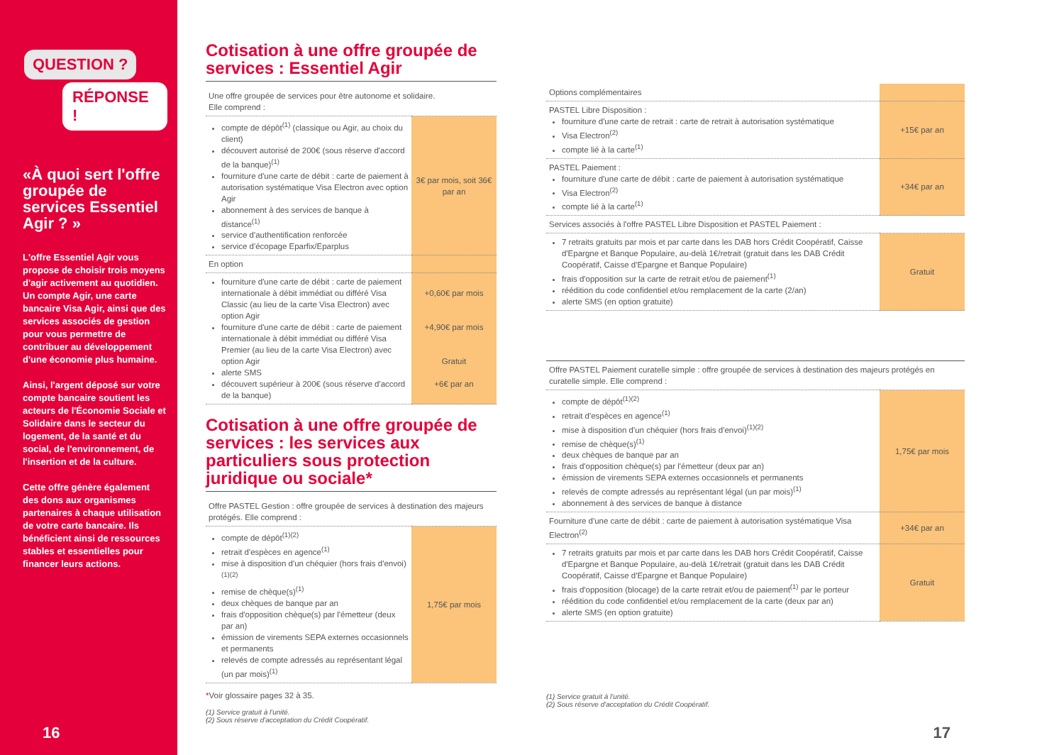QUESTION ?
RÉPONSE !
«À quoi sert l'offre groupée de services Essentiel Agir ? »
L'offre Essentiel Agir vous propose de choisir trois moyens d'agir activement au quotidien. Un compte Agir, une carte bancaire Visa Agir, ainsi que des services associés de gestion pour vous permettre de contribuer au développement d'une économie plus humaine.
Ainsi, l'argent déposé sur votre compte bancaire soutient les acteurs de l'Économie Sociale et Solidaire dans le secteur du logement, de la santé et du social, de l'environnement, de l'insertion et de la culture.
Cette offre génère également des dons aux organismes partenaires à chaque utilisation de votre carte bancaire. Ils bénéficient ainsi de ressources stables et essentielles pour financer leurs actions.
16
Cotisation à une offre groupée de services : Essentiel Agir
| Une offre groupée de services pour être autonome et solidaire. Elle comprend : | |
| compte de dépôt<sup>(1)</sup> (classique ou Agir, au choix du client) découvert autorisé de 200€ (sous réserve d'accord de la banque)<sup>(1)</sup> fourniture d'une carte de débit : carte de paiement à autorisation systématique Visa Electron avec option Agir abonnement à des services de banque à distance<sup>(1)</sup> service d'authentification renforcée service d'écopage Eparfix/Eparplus | 3€ par mois, soit 36€ par an |
| En option | |
| fourniture d'une carte de débit : carte de paiement internationale à débit immédiat ou différé Visa Classic (au lieu de la carte Visa Electron) avec option Agir fourniture d'une carte de débit : carte de paiement internationale à débit immédiat ou différé Visa Premier (au lieu de la carte Visa Electron) avec option Agir alerte SMS découvert supérieur à 200€ (sous réserve d'accord de la banque) | +0,60€ par mois +4,90€ par mois Gratuit +6€ par an |
Cotisation à une offre groupée de services : les services aux particuliers sous protection juridique ou sociale*
| Offre PASTEL Gestion : offre groupée de services à destination des majeurs protégés. Elle comprend : | |
| compte de dépôt<sup>(1)(2)</sup> retrait d'espèces en agence<sup>(1)</sup> mise à disposition d'un chéquier (hors frais d'envoi)<sup>(1)(2)</sup> remise de chèque(s)<sup>(1)</sup> deux chèques de banque par an frais d'opposition chèque(s) par l'émetteur (deux par an) émission de virements SEPA externes occasionnels et permanents relevés de compte adressés au représentant légal (un par mois)<sup>(1)</sup> | 1,75€ par mois |
*Voir glossaire pages 32 à 35.
(1) Service gratuit à l'unité.
(2) Sous réserve d'acceptation du Crédit Coopératif.
| Options complémentaires | |
| PASTEL Libre Disposition : fourniture d'une carte de retrait : carte de retrait à autorisation systématique Visa Electron<sup>(2)</sup> compte lié à la carte<sup>(1)</sup> | +15€ par an |
| PASTEL Paiement : fourniture d'une carte de débit : carte de paiement à autorisation systématique Visa Electron<sup>(2)</sup> compte lié à la carte<sup>(1)</sup> | +34€ par an |
| Services associés à l'offre PASTEL Libre Disposition et PASTEL Paiement : | |
| 7 retraits gratuits par mois et par carte dans les DAB hors Crédit Coopératif, Caisse d'Epargne et Banque Populaire, au-delà 1€/retrait (gratuit dans les DAB Crédit Coopératif, Caisse d'Epargne et Banque Populaire) frais d'opposition sur la carte de retrait et/ou de paiement<sup>(1)</sup> réédition du code confidentiel et/ou remplacement de la carte (2/an) alerte SMS (en option gratuite) | Gratuit |
| Offre PASTEL Paiement curatelle simple : offre groupée de services à destination des majeurs protégés en curatelle simple. Elle comprend : | |
| compte de dépôt<sup>(1)(2)</sup> retrait d'espèces en agence<sup>(1)</sup> mise à disposition d'un chéquier (hors frais d'envoi)<sup>(1)(2)</sup> remise de chèque(s)<sup>(1)</sup> deux chèques de banque par an frais d'opposition chèque(s) par l'émetteur (deux par an) émission de virements SEPA externes occasionnels et permanents relevés de compte adressés au représentant légal (un par mois)<sup>(1)</sup> abonnement à des services de banque à distance | 1,75€ par mois |
| Fourniture d'une carte de débit : carte de paiement à autorisation systématique Visa Electron<sup>(2)</sup> | +34€ par an |
| 7 retraits gratuits par mois et par carte dans les DAB hors Crédit Coopératif, Caisse d'Epargne et Banque Populaire, au-delà 1€/retrait (gratuit dans les DAB Crédit Coopératif, Caisse d'Epargne et Banque Populaire) frais d'opposition (blocage) de la carte retrait et/ou de paiement<sup>(1)</sup> par le porteur réédition du code confidentiel et/ou remplacement de la carte (deux par an) alerte SMS (en option gratuite) | Gratuit |
(1) Service gratuit à l'unité.
(2) Sous réserve d'acceptation du Crédit Coopératif.
17